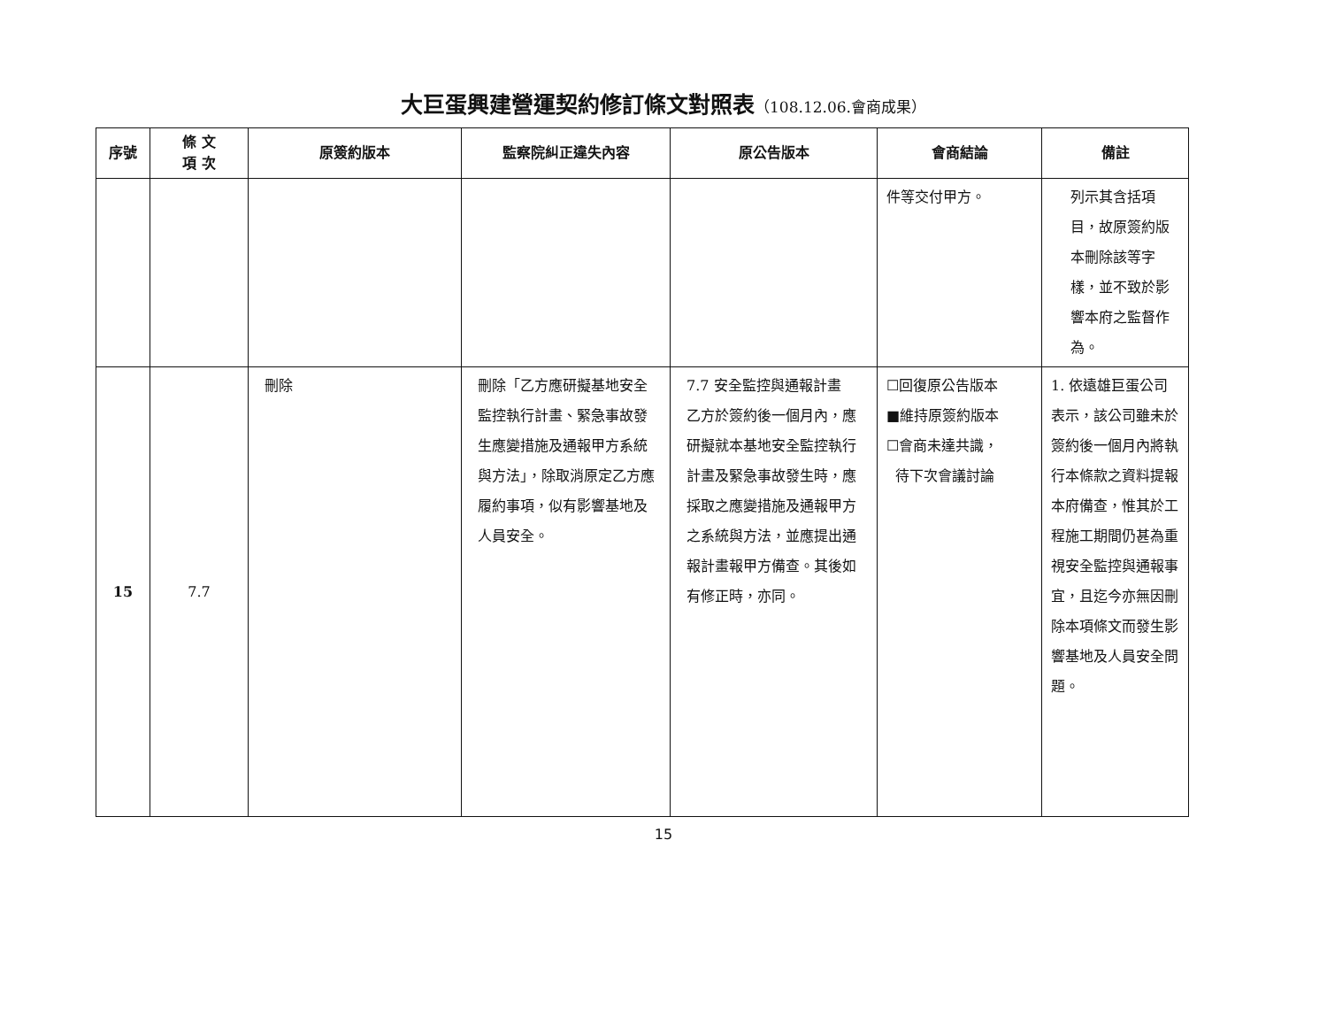大巨蛋興建營運契約修訂條文對照表（108.12.06.會商成果）
| 序號 | 條 文 項 次 | 原簽約版本 | 監察院糾正違失內容 | 原公告版本 | 會商結論 | 備註 |
| --- | --- | --- | --- | --- | --- | --- |
| | | | | | 件等交付甲方。 | 列示其含括項目，故原簽約版本刪除該等字樣，並不致於影響本府之監督作為。 |
| 15 | 7.7 | 刪除 | 刪除「乙方應研擬基地安全監控執行計畫、緊急事故發生應變措施及通報甲方系統與方法」，除取消原定乙方應履約事項，似有影響基地及人員安全。 | 7.7 安全監控與通報計畫 乙方於簽約後一個月內，應研擬就本基地安全監控執行計畫及緊急事故發生時，應採取之應變措施及通報甲方之系統與方法，並應提出通報計畫報甲方備查。其後如有修正時，亦同。 | ☐回復原公告版本 ■維持原簽約版本 ☐會商未達共識， 待下次會議討論 | 1. 依遠雄巨蛋公司表示，該公司雖未於簽約後一個月內將執行本條款之資料提報本府備查，惟其於工程施工期間仍甚為重視安全監控與通報事宜，且迄今亦無因刪除本項條文而發生影響基地及人員安全問題。 |
15